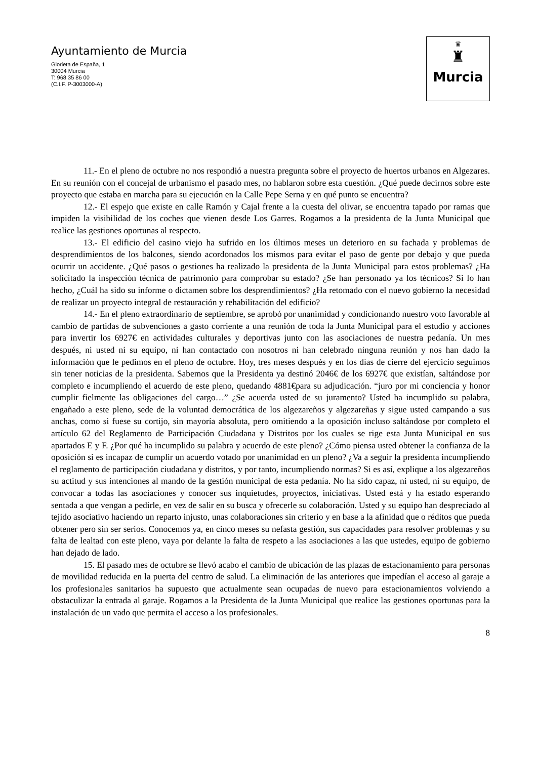Ayuntamiento de Murcia
Glorieta de España, 1
30004 Murcia
T: 968 35 86 00
(C.I.F. P-3003000-A)
♛
♜
Murcia
11.- En el pleno de octubre no nos respondió a nuestra pregunta sobre el proyecto de huertos urbanos en Algezares. En su reunión con el concejal de urbanismo el pasado mes, no hablaron sobre esta cuestión. ¿Qué puede decirnos sobre este proyecto que estaba en marcha para su ejecución en la Calle Pepe Serna y en qué punto se encuentra?
12.- El espejo que existe en calle Ramón y Cajal frente a la cuesta del olivar, se encuentra tapado por ramas que impiden la visibilidad de los coches que vienen desde Los Garres. Rogamos a la presidenta de la Junta Municipal que realice las gestiones oportunas al respecto.
13.- El edificio del casino viejo ha sufrido en los últimos meses un deterioro en su fachada y problemas de desprendimientos de los balcones, siendo acordonados los mismos para evitar el paso de gente por debajo y que pueda ocurrir un accidente. ¿Qué pasos o gestiones ha realizado la presidenta de la Junta Municipal para estos problemas? ¿Ha solicitado la inspección técnica de patrimonio para comprobar su estado? ¿Se han personado ya los técnicos? Si lo han hecho, ¿Cuál ha sido su informe o dictamen sobre los desprendimientos? ¿Ha retomado con el nuevo gobierno la necesidad de realizar un proyecto integral de restauración y rehabilitación del edificio?
14.- En el pleno extraordinario de septiembre, se aprobó por unanimidad y condicionando nuestro voto favorable al cambio de partidas de subvenciones a gasto corriente a una reunión de toda la Junta Municipal para el estudio y acciones para invertir los 6927€ en actividades culturales y deportivas junto con las asociaciones de nuestra pedanía. Un mes después, ni usted ni su equipo, ni han contactado con nosotros ni han celebrado ninguna reunión y nos han dado la información que le pedimos en el pleno de octubre. Hoy, tres meses después y en los días de cierre del ejercicio seguimos sin tener noticias de la presidenta. Sabemos que la Presidenta ya destinó 2046€ de los 6927€ que existían, saltándose por completo e incumpliendo el acuerdo de este pleno, quedando 4881€para su adjudicación. “juro por mi conciencia y honor cumplir fielmente las obligaciones del cargo…” ¿Se acuerda usted de su juramento? Usted ha incumplido su palabra, engañado a este pleno, sede de la voluntad democrática de los algezareños y algezareñas y sigue usted campando a sus anchas, como si fuese su cortijo, sin mayoría absoluta, pero omitiendo a la oposición incluso saltándose por completo el artículo 62 del Reglamento de Participación Ciudadana y Distritos por los cuales se rige esta Junta Municipal en sus apartados E y F. ¿Por qué ha incumplido su palabra y acuerdo de este pleno? ¿Cómo piensa usted obtener la confianza de la oposición si es incapaz de cumplir un acuerdo votado por unanimidad en un pleno? ¿Va a seguir la presidenta incumpliendo el reglamento de participación ciudadana y distritos, y por tanto, incumpliendo normas? Si es así, explique a los algezareños su actitud y sus intenciones al mando de la gestión municipal de esta pedanía. No ha sido capaz, ni usted, ni su equipo, de convocar a todas las asociaciones y conocer sus inquietudes, proyectos, iniciativas. Usted está y ha estado esperando sentada a que vengan a pedirle, en vez de salir en su busca y ofrecerle su colaboración. Usted y su equipo han despreciado al tejido asociativo haciendo un reparto injusto, unas colaboraciones sin criterio y en base a la afinidad que o réditos que pueda obtener pero sin ser serios. Conocemos ya, en cinco meses su nefasta gestión, sus capacidades para resolver problemas y su falta de lealtad con este pleno, vaya por delante la falta de respeto a las asociaciones a las que ustedes, equipo de gobierno han dejado de lado.
15. El pasado mes de octubre se llevó acabo el cambio de ubicación de las plazas de estacionamiento para personas de movilidad reducida en la puerta del centro de salud. La eliminación de las anteriores que impedían el acceso al garaje a los profesionales sanitarios ha supuesto que actualmente sean ocupadas de nuevo para estacionamientos volviendo a obstaculizar la entrada al garaje. Rogamos a la Presidenta de la Junta Municipal que realice las gestiones oportunas para la instalación de un vado que permita el acceso a los profesionales.
8